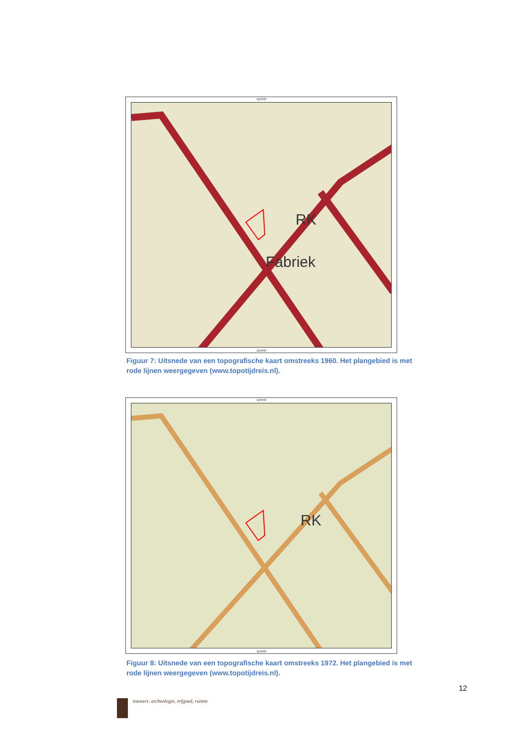110440
RK
Fabriek
110440
Figuur 7: Uitsnede van een topografische kaart omstreeks 1960. Het plangebied is met rode lijnen weergegeven (www.topotijdreis.nl).
110440
RK
110440
Figuur 8: Uitsnede van een topografische kaart omstreeks 1972. Het plangebied is met rode lijnen weergegeven (www.topotijdreis.nl).
12
transect: archeologie, erfgoed, ruimte